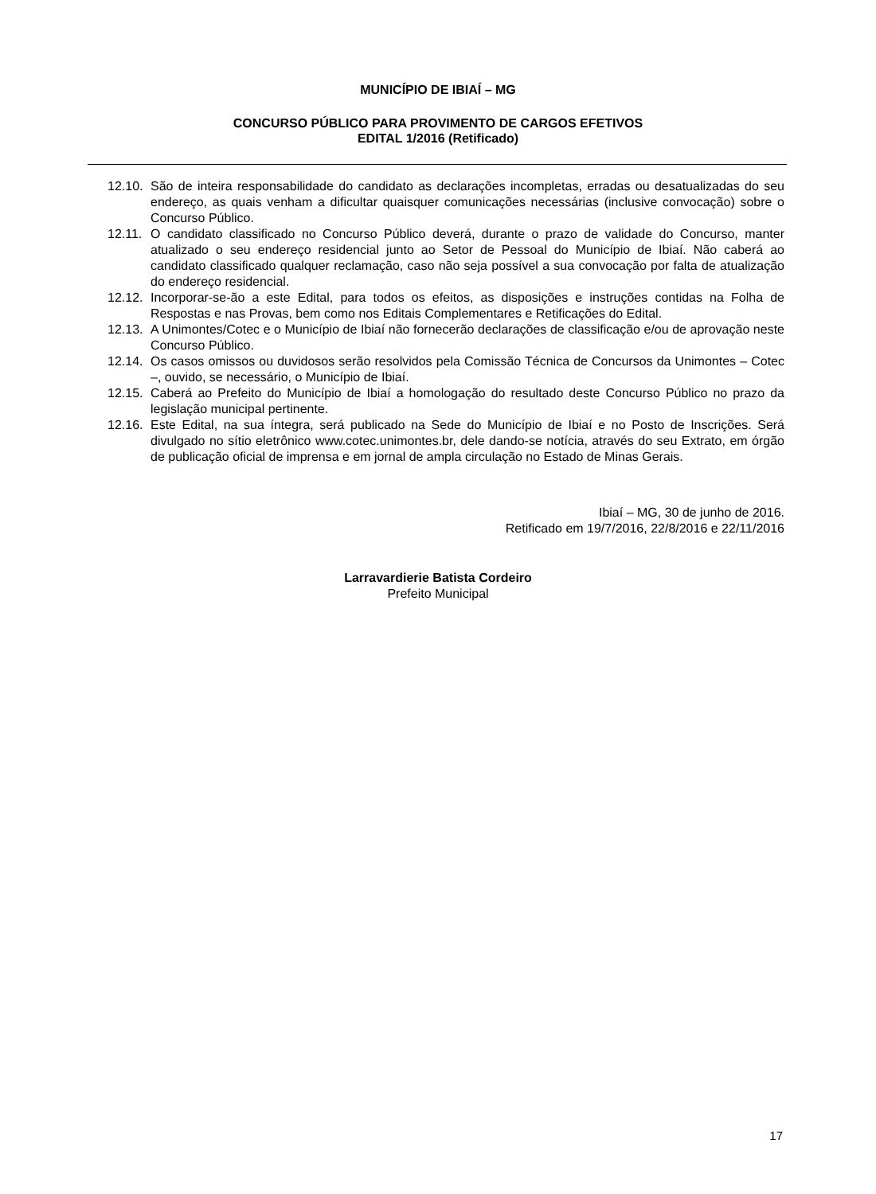MUNICÍPIO DE IBIAÍ – MG
CONCURSO PÚBLICO PARA PROVIMENTO DE CARGOS EFETIVOS
EDITAL 1/2016 (Retificado)
12.10. São de inteira responsabilidade do candidato as declarações incompletas, erradas ou desatualizadas do seu endereço, as quais venham a dificultar quaisquer comunicações necessárias (inclusive convocação) sobre o Concurso Público.
12.11. O candidato classificado no Concurso Público deverá, durante o prazo de validade do Concurso, manter atualizado o seu endereço residencial junto ao Setor de Pessoal do Município de Ibiaí. Não caberá ao candidato classificado qualquer reclamação, caso não seja possível a sua convocação por falta de atualização do endereço residencial.
12.12. Incorporar-se-ão a este Edital, para todos os efeitos, as disposições e instruções contidas na Folha de Respostas e nas Provas, bem como nos Editais Complementares e Retificações do Edital.
12.13. A Unimontes/Cotec e o Município de Ibiaí não fornecerão declarações de classificação e/ou de aprovação neste Concurso Público.
12.14. Os casos omissos ou duvidosos serão resolvidos pela Comissão Técnica de Concursos da Unimontes – Cotec –, ouvido, se necessário, o Município de Ibiaí.
12.15. Caberá ao Prefeito do Município de Ibiaí a homologação do resultado deste Concurso Público no prazo da legislação municipal pertinente.
12.16. Este Edital, na sua íntegra, será publicado na Sede do Município de Ibiaí e no Posto de Inscrições. Será divulgado no sítio eletrônico www.cotec.unimontes.br, dele dando-se notícia, através do seu Extrato, em órgão de publicação oficial de imprensa e em jornal de ampla circulação no Estado de Minas Gerais.
Ibiaí – MG, 30 de junho de 2016.
Retificado em 19/7/2016, 22/8/2016 e 22/11/2016
Larravardierie Batista Cordeiro
Prefeito Municipal
17